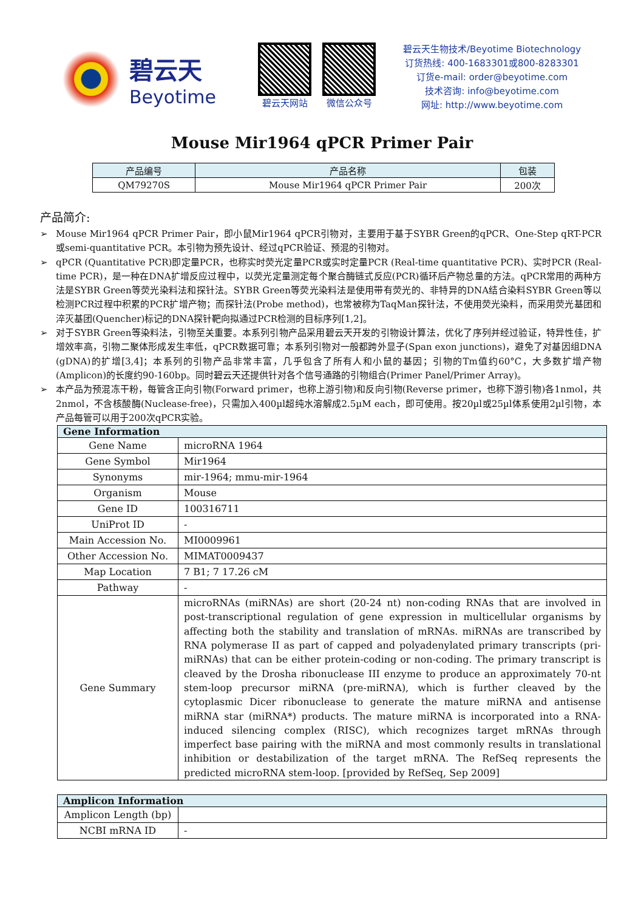碧云天
Beyotime
碧云天网站 微信公众号
碧云天生物技术/Beyotime Biotechnology
订货热线: 400-1683301或800-8283301
订货e-mail: order@beyotime.com
技术咨询: info@beyotime.com
网址: http://www.beyotime.com
Mouse Mir1964 qPCR Primer Pair
| 产品编号 | 产品名称 | 包装 |
| --- | --- | --- |
| QM79270S | Mouse Mir1964 qPCR Primer Pair | 200次 |
产品简介:
➢ Mouse Mir1964 qPCR Primer Pair，即小鼠Mir1964 qPCR引物对，主要用于基于SYBR Green的qPCR、One-Step qRT-PCR或semi-quantitative PCR。本引物为预先设计、经过qPCR验证、预混的引物对。
➢ qPCR (Quantitative PCR)即定量PCR，也称实时荧光定量PCR或实时定量PCR (Real-time quantitative PCR)、实时PCR (Real-time PCR)，是一种在DNA扩增反应过程中，以荧光定量测定每个聚合酶链式反应(PCR)循环后产物总量的方法。qPCR常用的两种方法是SYBR Green等荧光染料法和探针法。SYBR Green等荧光染料法是使用带有荧光的、非特异的DNA结合染料SYBR Green等以检测PCR过程中积累的PCR扩增产物；而探针法(Probe method)，也常被称为TaqMan探针法，不使用荧光染料，而采用荧光基团和淬灭基团(Quencher)标记的DNA探针靶向拟通过PCR检测的目标序列[1,2]。
➢ 对于SYBR Green等染料法，引物至关重要。本系列引物产品采用碧云天开发的引物设计算法，优化了序列并经过验证，特异性佳，扩增效率高，引物二聚体形成发生率低，qPCR数据可靠；本系列引物对一般都跨外显子(Span exon junctions)，避免了对基因组DNA (gDNA)的扩增[3,4]；本系列的引物产品非常丰富，几乎包含了所有人和小鼠的基因；引物的Tm值约60°C，大多数扩增产物(Amplicon)的长度约90-160bp。同时碧云天还提供针对各个信号通路的引物组合(Primer Panel/Primer Array)。
➢ 本产品为预混冻干粉，每管含正向引物(Forward primer，也称上游引物)和反向引物(Reverse primer，也称下游引物)各1nmol，共2nmol，不含核酸酶(Nuclease-free)，只需加入400µl超纯水溶解成2.5µM each，即可使用。按20µl或25µl体系使用2µl引物，本产品每管可以用于200次qPCR实验。
| Gene Information | |
| --- | --- |
| Gene Name | microRNA 1964 |
| Gene Symbol | Mir1964 |
| Synonyms | mir-1964; mmu-mir-1964 |
| Organism | Mouse |
| Gene ID | 100316711 |
| UniProt ID | - |
| Main Accession No. | MI0009961 |
| Other Accession No. | MIMAT0009437 |
| Map Location | 7 B1; 7 17.26 cM |
| Pathway | - |
| Gene Summary | microRNAs (miRNAs) are short (20-24 nt) non-coding RNAs that are involved in post-transcriptional regulation of gene expression in multicellular organisms by affecting both the stability and translation of mRNAs. miRNAs are transcribed by RNA polymerase II as part of capped and polyadenylated primary transcripts (pri-miRNAs) that can be either protein-coding or non-coding. The primary transcript is cleaved by the Drosha ribonuclease III enzyme to produce an approximately 70-nt stem-loop precursor miRNA (pre-miRNA), which is further cleaved by the cytoplasmic Dicer ribonuclease to generate the mature miRNA and antisense miRNA star (miRNA*) products. The mature miRNA is incorporated into a RNA-induced silencing complex (RISC), which recognizes target mRNAs through imperfect base pairing with the miRNA and most commonly results in translational inhibition or destabilization of the target mRNA. The RefSeq represents the predicted microRNA stem-loop. [provided by RefSeq, Sep 2009] |
| Amplicon Information | |
| --- | --- |
| Amplicon Length (bp) | |
| NCBI mRNA ID | - |